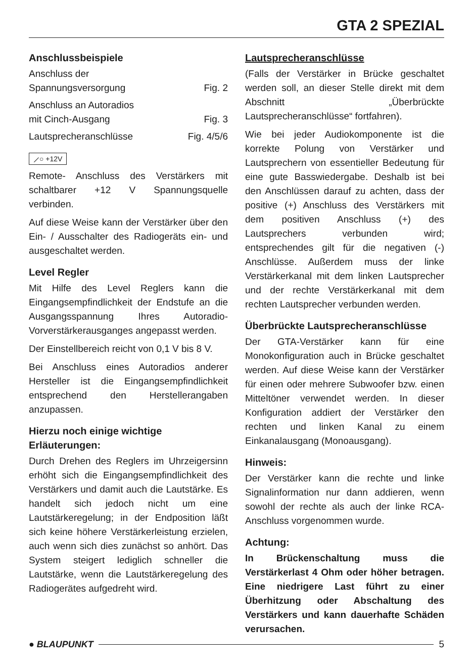GTA 2 SPEZIAL
Anschlussbeispiele
Anschluss der
Spannungsversorgung Fig. 2
Anschluss an Autoradios
mit Cinch-Ausgang Fig. 3
Lautsprecheranschlüsse Fig. 4/5/6
⟋○ +12V
Remote- Anschluss des Verstärkers mit schaltbarer +12 V Spannungsquelle verbinden.
Auf diese Weise kann der Verstärker über den Ein- / Ausschalter des Radiogeräts ein- und ausgeschaltet werden.
Level Regler
Mit Hilfe des Level Reglers kann die Eingangsempfindlichkeit der Endstufe an die Ausgangsspannung Ihres Autoradio- Vorverstärkerausganges angepasst werden.
Der Einstellbereich reicht von 0,1 V bis 8 V.
Bei Anschluss eines Autoradios anderer Hersteller ist die Eingangsempfindlichkeit entsprechend den Herstellerangaben anzupassen.
Hierzu noch einige wichtige Erläuterungen:
Durch Drehen des Reglers im Uhrzeigersinn erhöht sich die Eingangsempfindlichkeit des Verstärkers und damit auch die Lautstärke. Es handelt sich jedoch nicht um eine Lautstärkeregelung; in der Endposition läßt sich keine höhere Verstärkerleistung erzielen, auch wenn sich dies zunächst so anhört. Das System steigert lediglich schneller die Lautstärke, wenn die Lautstärkeregelung des Radiogerätes aufgedreht wird.
Lautsprecheranschlüsse
(Falls der Verstärker in Brücke geschaltet werden soll, an dieser Stelle direkt mit dem Abschnitt „Überbrückte Lautsprecheranschlüsse“ fortfahren).
Wie bei jeder Audiokomponente ist die korrekte Polung von Verstärker und Lautsprechern von essentieller Bedeutung für eine gute Basswiedergabe. Deshalb ist bei den Anschlüssen darauf zu achten, dass der positive (+) Anschluss des Verstärkers mit dem positiven Anschluss (+) des Lautsprechers verbunden wird; entsprechendes gilt für die negativen (-) Anschlüsse. Außerdem muss der linke Verstärkerkanal mit dem linken Lautsprecher und der rechte Verstärkerkanal mit dem rechten Lautsprecher verbunden werden.
Überbrückte Lautsprecheranschlüsse
Der GTA-Verstärker kann für eine Monokonfiguration auch in Brücke geschaltet werden. Auf diese Weise kann der Verstärker für einen oder mehrere Subwoofer bzw. einen Mitteltöner verwendet werden. In dieser Konfiguration addiert der Verstärker den rechten und linken Kanal zu einem Einkanalausgang (Monoausgang).
Hinweis:
Der Verstärker kann die rechte und linke Signalinformation nur dann addieren, wenn sowohl der rechte als auch der linke RCA-Anschluss vorgenommen wurde.
Achtung:
In Brückenschaltung muss die Verstärkerlast 4 Ohm oder höher betragen. Eine niedrigere Last führt zu einer Überhitzung oder Abschaltung des Verstärkers und kann dauerhafte Schäden verursachen.
● BLAUPUNKT 5